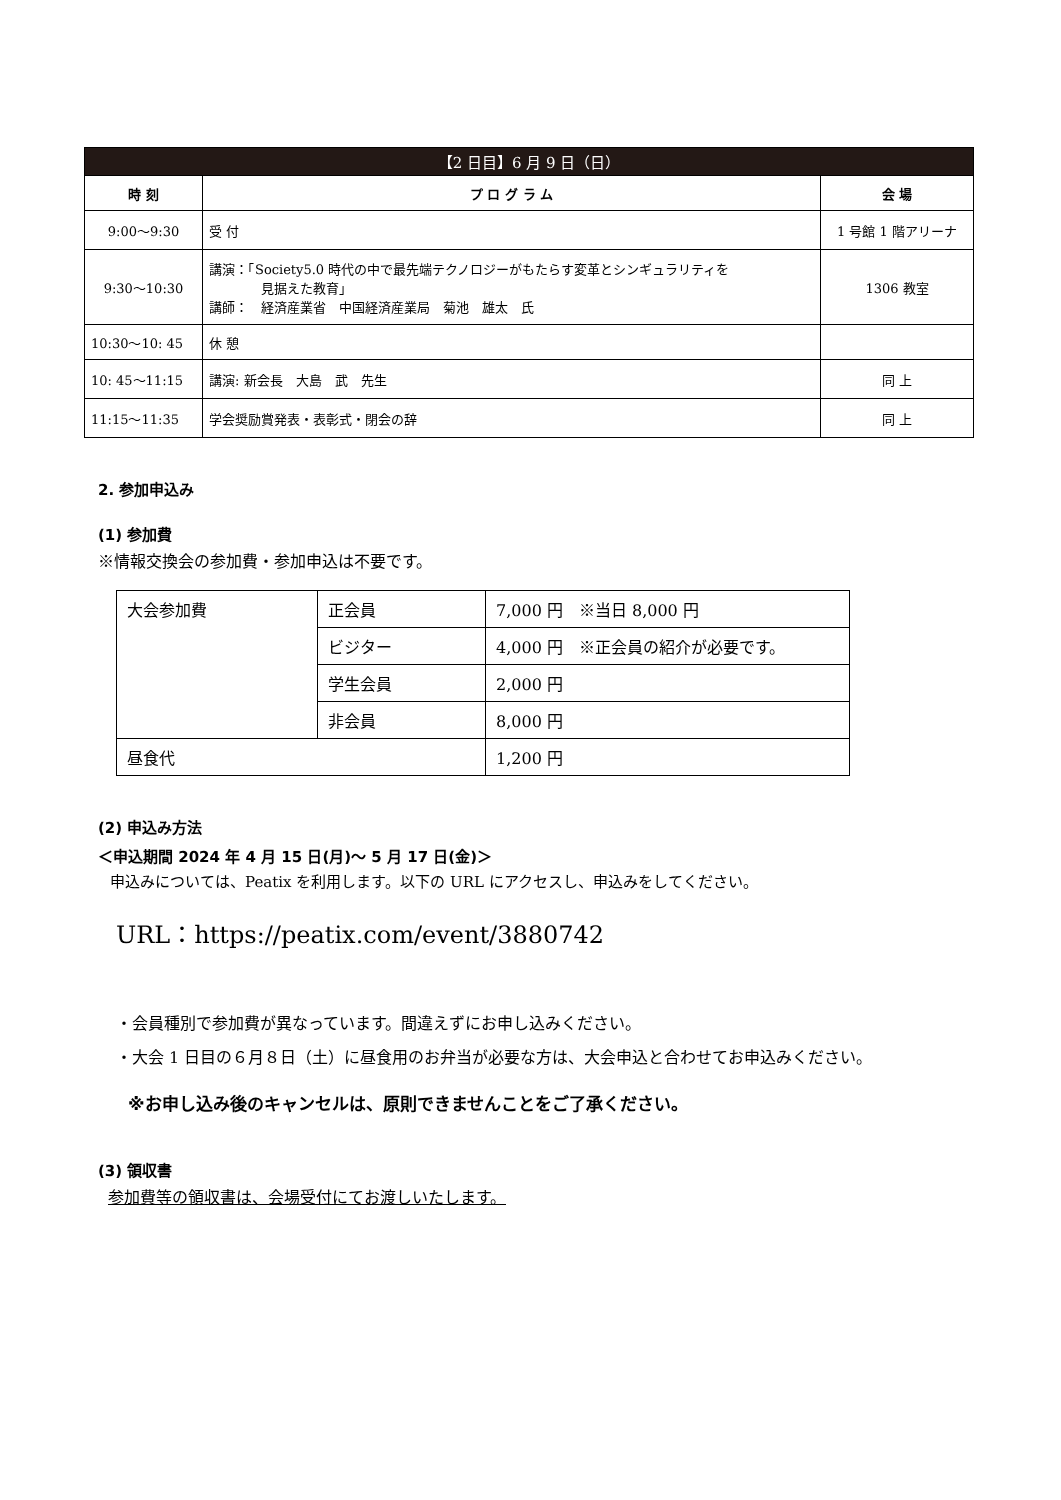| 【2 日目】6 月 9 日（日） | | |
| --- | --- | --- |
| 時 刻 | プ ロ グ ラ ム | 会 場 |
| 9:00～9:30 | 受 付 | 1 号館 1 階アリーナ |
| 9:30～10:30 | 講演：「Society5.0 時代の中で最先端テクノロジーがもたらす変革とシンギュラリティを 見据えた教育」 講師： 経済産業省 中国経済産業局 菊池 雄太 氏 | 1306 教室 |
| 10:30～10: 45 | 休 憩 | |
| 10: 45～11:15 | 講演: 新会長 大島 武 先生 | 同 上 |
| 11:15～11:35 | 学会奨励賞発表・表彰式・閉会の辞 | 同 上 |
2. 参加申込み
(1) 参加費
※情報交換会の参加費・参加申込は不要です。
| 大会参加費 | 正会員 | 7,000 円 ※当日 8,000 円 |
| | ビジター | 4,000 円 ※正会員の紹介が必要です。 |
| | 学生会員 | 2,000 円 |
| | 非会員 | 8,000 円 |
| 昼食代 | | 1,200 円 |
(2) 申込み方法
＜申込期間 2024 年 4 月 15 日(月)～ 5 月 17 日(金)＞
申込みについては、Peatix を利用します。以下の URL にアクセスし、申込みをしてください。
URL：https://peatix.com/event/3880742
・会員種別で参加費が異なっています。間違えずにお申し込みください。
・大会 1 日目の６月８日（土）に昼食用のお弁当が必要な方は、大会申込と合わせてお申込みください。
※お申し込み後のキャンセルは、原則できませんことをご了承ください。
(3) 領収書
参加費等の領収書は、会場受付にてお渡しいたします。